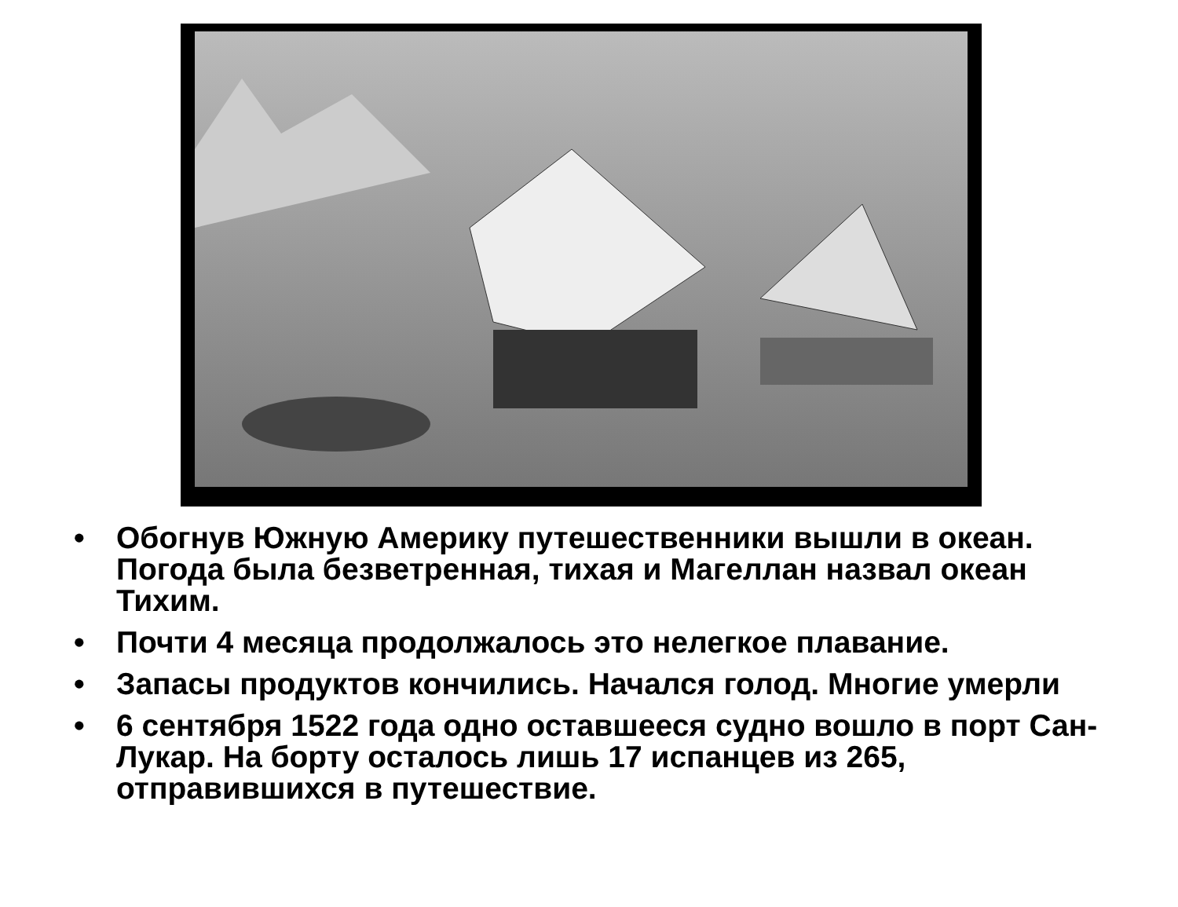• Обогнув Южную Америку путешественники вышли в океан. Погода была безветренная, тихая и Магеллан назвал океан Тихим.
• Почти 4 месяца продолжалось это нелегкое плавание.
• Запасы продуктов кончились. Начался голод. Многие умерли
• 6 сентября 1522 года одно оставшееся судно вошло в порт Сан-Лукар. На борту осталось лишь 17 испанцев из 265, отправившихся в путешествие.